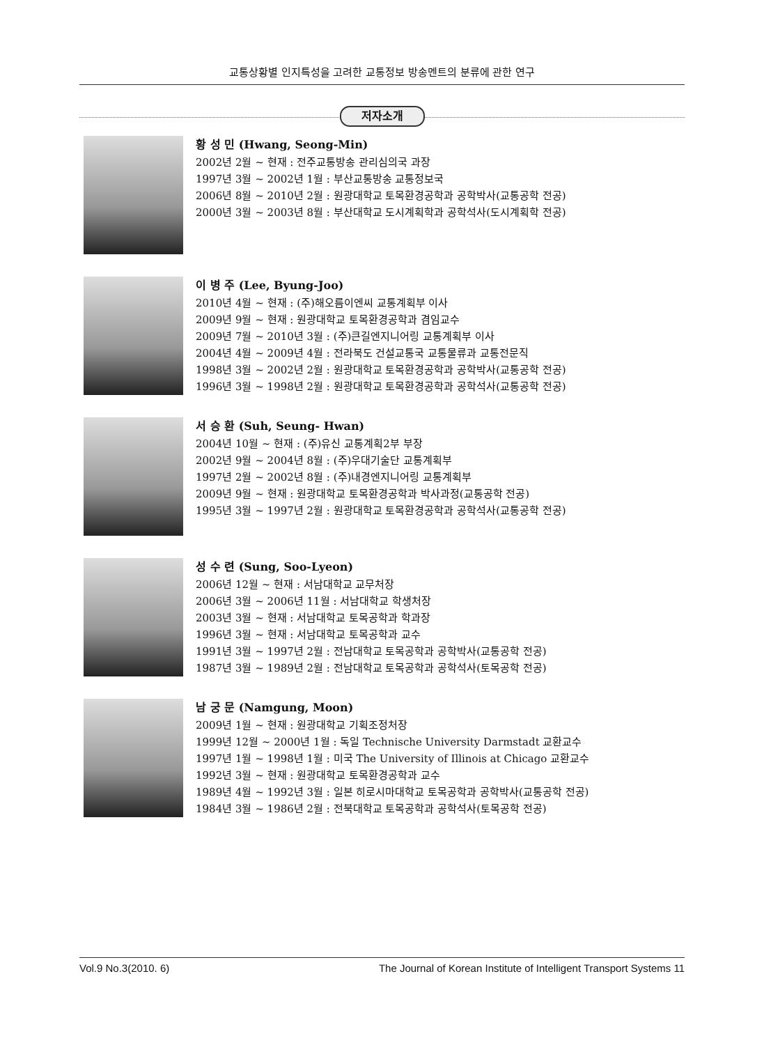교통상황별 인지특성을 고려한 교통정보 방송멘트의 분류에 관한 연구
저자소개
황 성 민 (Hwang, Seong-Min)
2002년 2월 ~ 현재 : 전주교통방송 관리심의국 과장
1997년 3월 ~ 2002년 1월 : 부산교통방송 교통정보국
2006년 8월 ~ 2010년 2월 : 원광대학교 토목환경공학과 공학박사(교통공학 전공)
2000년 3월 ~ 2003년 8월 : 부산대학교 도시계획학과 공학석사(도시계획학 전공)
이 병 주 (Lee, Byung-Joo)
2010년 4월 ~ 현재 : (주)해오름이엔씨 교통계획부 이사
2009년 9월 ~ 현재 : 원광대학교 토목환경공학과 겸임교수
2009년 7월 ~ 2010년 3월 : (주)큰길엔지니어링 교통계획부 이사
2004년 4월 ~ 2009년 4월 : 전라북도 건설교통국 교통물류과 교통전문직
1998년 3월 ~ 2002년 2월 : 원광대학교 토목환경공학과 공학박사(교통공학 전공)
1996년 3월 ~ 1998년 2월 : 원광대학교 토목환경공학과 공학석사(교통공학 전공)
서 승 환 (Suh, Seung- Hwan)
2004년 10월 ~ 현재 : (주)유신 교통계획2부 부장
2002년 9월 ~ 2004년 8월 : (주)우대기술단 교통계획부
1997년 2월 ~ 2002년 8월 : (주)내경엔지니어링 교통계획부
2009년 9월 ~ 현재 : 원광대학교 토목환경공학과 박사과정(교통공학 전공)
1995년 3월 ~ 1997년 2월 : 원광대학교 토목환경공학과 공학석사(교통공학 전공)
성 수 련 (Sung, Soo-Lyeon)
2006년 12월 ~ 현재 : 서남대학교 교무처장
2006년 3월 ~ 2006년 11월 : 서남대학교 학생처장
2003년 3월 ~ 현재 : 서남대학교 토목공학과 학과장
1996년 3월 ~ 현재 : 서남대학교 토목공학과 교수
1991년 3월 ~ 1997년 2월 : 전남대학교 토목공학과 공학박사(교통공학 전공)
1987년 3월 ~ 1989년 2월 : 전남대학교 토목공학과 공학석사(토목공학 전공)
남 궁 문 (Namgung, Moon)
2009년 1월 ~ 현재 : 원광대학교 기획조정처장
1999년 12월 ~ 2000년 1월 : 독일 Technische University Darmstadt 교환교수
1997년 1월 ~ 1998년 1월 : 미국 The University of Illinois at Chicago 교환교수
1992년 3월 ~ 현재 : 원광대학교 토목환경공학과 교수
1989년 4월 ~ 1992년 3월 : 일본 히로시마대학교 토목공학과 공학박사(교통공학 전공)
1984년 3월 ~ 1986년 2월 : 전북대학교 토목공학과 공학석사(토목공학 전공)
Vol.9 No.3(2010. 6) The Journal of Korean Institute of Intelligent Transport Systems 11